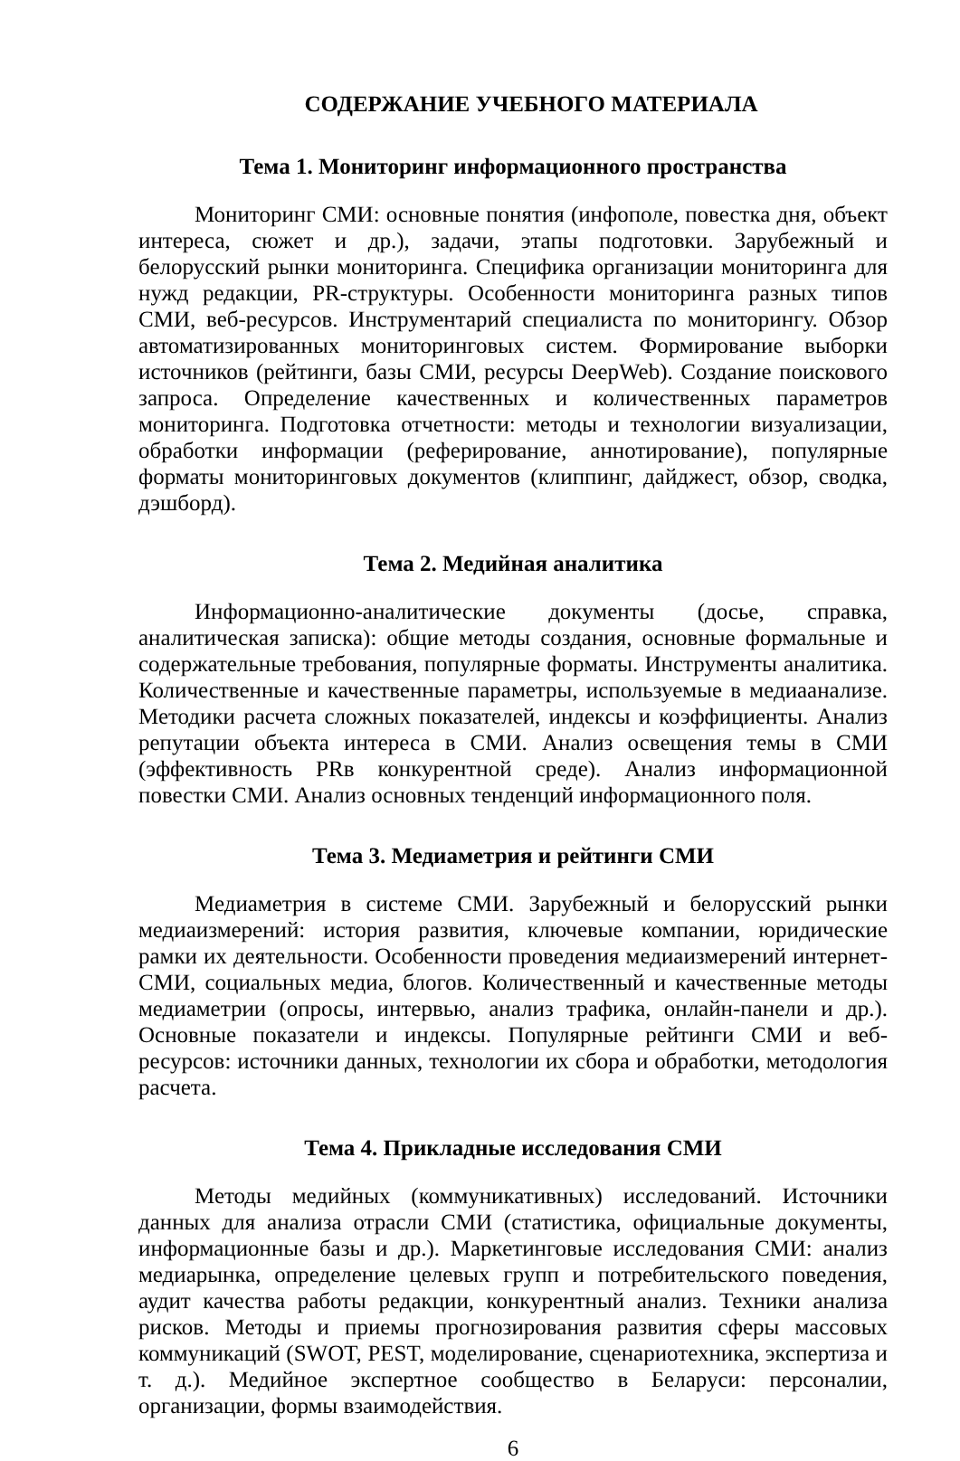СОДЕРЖАНИЕ УЧЕБНОГО МАТЕРИАЛА
Тема 1. Мониторинг информационного пространства
Мониторинг СМИ: основные понятия (инфополе, повестка дня, объект интереса, сюжет и др.), задачи, этапы подготовки. Зарубежный и белорусский рынки мониторинга. Специфика организации мониторинга для нужд редакции, PR-структуры. Особенности мониторинга разных типов СМИ, веб-ресурсов. Инструментарий специалиста по мониторингу. Обзор автоматизированных мониторинговых систем. Формирование выборки источников (рейтинги, базы СМИ, ресурсы DeepWeb). Создание поискового запроса. Определение качественных и количественных параметров мониторинга. Подготовка отчетности: методы и технологии визуализации, обработки информации (реферирование, аннотирование), популярные форматы мониторинговых документов (клиппинг, дайджест, обзор, сводка, дэшборд).
Тема 2. Медийная аналитика
Информационно-аналитические документы (досье, справка, аналитическая записка): общие методы создания, основные формальные и содержательные требования, популярные форматы. Инструменты аналитика. Количественные и качественные параметры, используемые в медиаанализе. Методики расчета сложных показателей, индексы и коэффициенты. Анализ репутации объекта интереса в СМИ. Анализ освещения темы в СМИ (эффективность PRв конкурентной среде). Анализ информационной повестки СМИ. Анализ основных тенденций информационного поля.
Тема 3. Медиаметрия и рейтинги СМИ
Медиаметрия в системе СМИ. Зарубежный и белорусский рынки медиаизмерений: история развития, ключевые компании, юридические рамки их деятельности. Особенности проведения медиаизмерений интернет-СМИ, социальных медиа, блогов. Количественный и качественные методы медиаметрии (опросы, интервью, анализ трафика, онлайн-панели и др.). Основные показатели и индексы. Популярные рейтинги СМИ и веб-ресурсов: источники данных, технологии их сбора и обработки, методология расчета.
Тема 4. Прикладные исследования СМИ
Методы медийных (коммуникативных) исследований. Источники данных для анализа отрасли СМИ (статистика, официальные документы, информационные базы и др.). Маркетинговые исследования СМИ: анализ медиарынка, определение целевых групп и потребительского поведения, аудит качества работы редакции, конкурентный анализ. Техники анализа рисков. Методы и приемы прогнозирования развития сферы массовых коммуникаций (SWOT, PEST, моделирование, сценариотехника, экспертиза и т. д.). Медийное экспертное сообщество в Беларуси: персоналии, организации, формы взаимодействия.
6